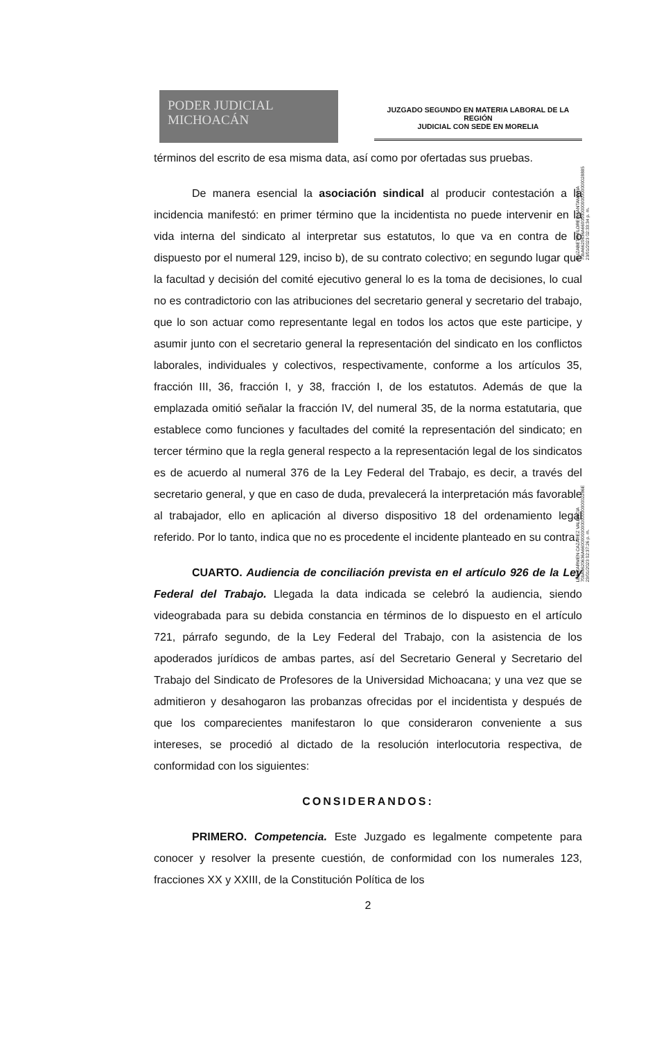PODER JUDICIAL
MICHOACÁN
JUZGADO SEGUNDO EN MATERIA LABORAL DE LA REGIÓN
JUDICIAL CON SEDE EN MORELIA
ELIZABETH FLORES SANTAMARIA
70bA6620636A6600000000000000000028885
23/01/2023 02:33:34 p. m.
LEE CARMEN CAZAREZ VALENCIA
70bA6620636A6600000000000000000002286E
23/01/2023 02:37:26 p. m.
términos del escrito de esa misma data, así como por ofertadas sus pruebas.
De manera esencial la asociación sindical al producir contestación a la incidencia manifestó: en primer término que la incidentista no puede intervenir en la vida interna del sindicato al interpretar sus estatutos, lo que va en contra de lo dispuesto por el numeral 129, inciso b), de su contrato colectivo; en segundo lugar que la facultad y decisión del comité ejecutivo general lo es la toma de decisiones, lo cual no es contradictorio con las atribuciones del secretario general y secretario del trabajo, que lo son actuar como representante legal en todos los actos que este participe, y asumir junto con el secretario general la representación del sindicato en los conflictos laborales, individuales y colectivos, respectivamente, conforme a los artículos 35, fracción III, 36, fracción I, y 38, fracción I, de los estatutos. Además de que la emplazada omitió señalar la fracción IV, del numeral 35, de la norma estatutaria, que establece como funciones y facultades del comité la representación del sindicato; en tercer término que la regla general respecto a la representación legal de los sindicatos es de acuerdo al numeral 376 de la Ley Federal del Trabajo, es decir, a través del secretario general, y que en caso de duda, prevalecerá la interpretación más favorable al trabajador, ello en aplicación al diverso dispositivo 18 del ordenamiento legal referido. Por lo tanto, indica que no es procedente el incidente planteado en su contra.
CUARTO. Audiencia de conciliación prevista en el artículo 926 de la Ley Federal del Trabajo. Llegada la data indicada se celebró la audiencia, siendo videograbada para su debida constancia en términos de lo dispuesto en el artículo 721, párrafo segundo, de la Ley Federal del Trabajo, con la asistencia de los apoderados jurídicos de ambas partes, así del Secretario General y Secretario del Trabajo del Sindicato de Profesores de la Universidad Michoacana; y una vez que se admitieron y desahogaron las probanzas ofrecidas por el incidentista y después de que los comparecientes manifestaron lo que consideraron conveniente a sus intereses, se procedió al dictado de la resolución interlocutoria respectiva, de conformidad con los siguientes:
CONSIDERANDOS:
PRIMERO. Competencia. Este Juzgado es legalmente competente para conocer y resolver la presente cuestión, de conformidad con los numerales 123, fracciones XX y XXIII, de la Constitución Política de los
2